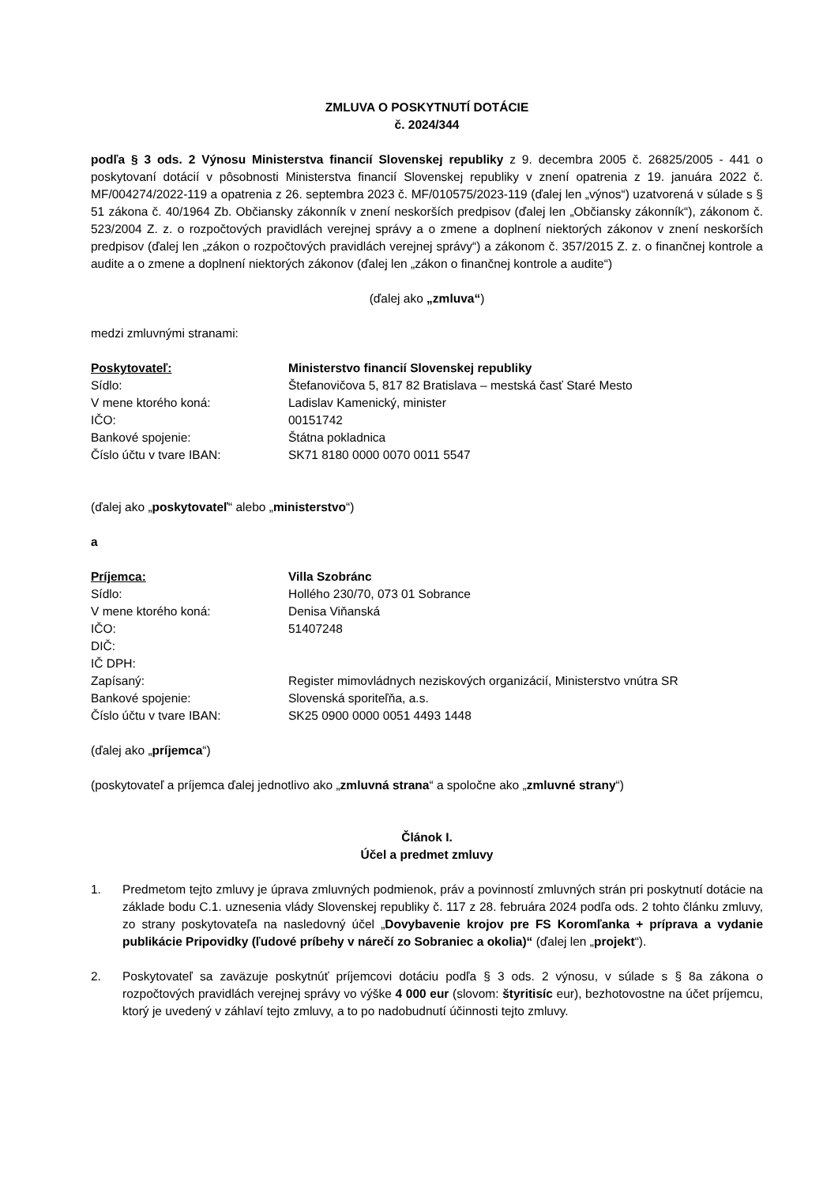ZMLUVA O POSKYTNUTÍ DOTÁCIE
č. 2024/344
podľa § 3 ods. 2 Výnosu Ministerstva financií Slovenskej republiky z 9. decembra 2005 č. 26825/2005 - 441 o poskytovaní dotácií v pôsobnosti Ministerstva financií Slovenskej republiky v znení opatrenia z 19. januára 2022 č. MF/004274/2022-119 a opatrenia z 26. septembra 2023 č. MF/010575/2023-119 (ďalej len „výnos“) uzatvorená v súlade s § 51 zákona č. 40/1964 Zb. Občiansky zákonník v znení neskorších predpisov (ďalej len „Občiansky zákonník“), zákonom č. 523/2004 Z. z. o rozpočtových pravidlách verejnej správy a o zmene a doplnení niektorých zákonov v znení neskorších predpisov (ďalej len „zákon o rozpočtových pravidlách verejnej správy“) a zákonom č. 357/2015 Z. z. o finančnej kontrole a audite a o zmene a doplnení niektorých zákonov (ďalej len „zákon o finančnej kontrole a audite“)
(ďalej ako „zmluva“)
medzi zmluvnými stranami:
Poskytovateľ:
Ministerstvo financií Slovenskej republiky
Sídlo:
Štefanovičova 5, 817 82 Bratislava – mestská časť Staré Mesto
V mene ktorého koná:
Ladislav Kamenický, minister
IČO:
00151742
Bankové spojenie:
Štátna pokladnica
Číslo účtu v tvare IBAN:
SK71 8180 0000 0070 0011 5547
(ďalej ako „poskytovateľ“ alebo „ministerstvo“)
a
Príjemca:
Villa Szobránc
Sídlo:
Hollého 230/70, 073 01 Sobrance
V mene ktorého koná:
Denisa Viňanská
IČO:
51407248
DIČ:
IČ DPH:
Zapísaný:
Register mimovládnych neziskových organizácií, Ministerstvo vnútra SR
Bankové spojenie:
Slovenská sporiteľňa, a.s.
Číslo účtu v tvare IBAN:
SK25 0900 0000 0051 4493 1448
(ďalej ako „príjemca“)
(poskytovateľ a príjemca ďalej jednotlivo ako „zmluvná strana“ a spoločne ako „zmluvné strany“)
Článok I.
Účel a predmet zmluvy
1. Predmetom tejto zmluvy je úprava zmluvných podmienok, práv a povinností zmluvných strán pri poskytnutí dotácie na základe bodu C.1. uznesenia vlády Slovenskej republiky č. 117 z 28. februára 2024 podľa ods. 2 tohto článku zmluvy, zo strany poskytovateľa na nasledovný účel „Dovybavenie krojov pre FS Koromľanka + príprava a vydanie publikácie Pripovidky (ľudové príbehy v nárečí zo Sobraniec a okolia)“ (ďalej len „projekt“).
2. Poskytovateľ sa zaväzuje poskytnúť príjemcovi dotáciu podľa § 3 ods. 2 výnosu, v súlade s § 8a zákona o rozpočtových pravidlách verejnej správy vo výške 4 000 eur (slovom: štyritisíc eur), bezhotovostne na účet príjemcu, ktorý je uvedený v záhlaví tejto zmluvy, a to po nadobudnutí účinnosti tejto zmluvy.